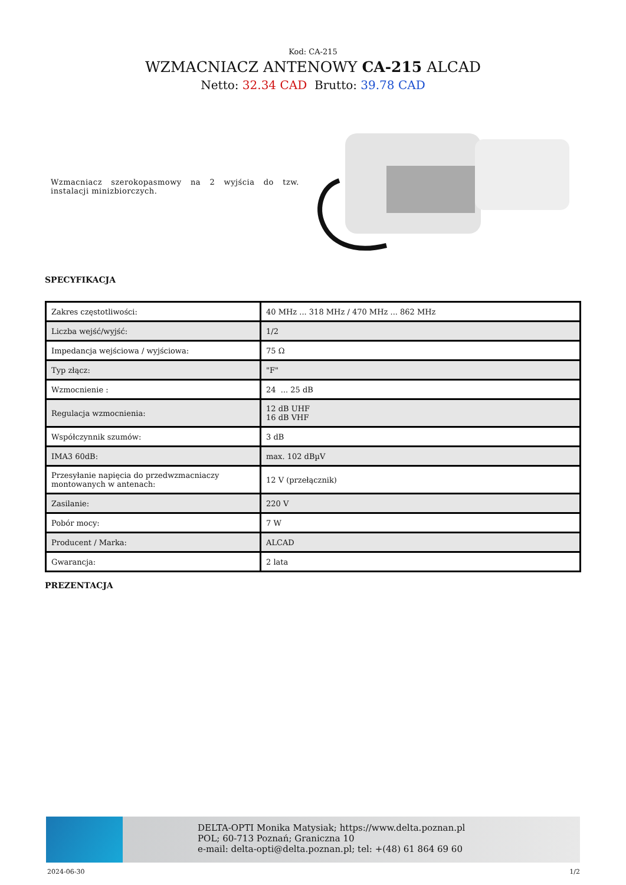Kod: CA-215
WZMACNIACZ ANTENOWY CA-215 ALCAD
Netto: 32.34 CAD Brutto: 39.78 CAD
Wzmacniacz szerokopasmowy na 2 wyjścia do tzw. instalacji minizbiorczych.
SPECYFIKACJA
| Zakres częstotliwości: | 40 MHz ... 318 MHz / 470 MHz ... 862 MHz |
| Liczba wejść/wyjść: | 1/2 |
| Impedancja wejściowa / wyjściowa: | 75 Ω |
| Typ złącz: | "F" |
| Wzmocnienie : | 24 ... 25 dB |
| Regulacja wzmocnienia: | 12 dB UHF 16 dB VHF |
| Współczynnik szumów: | 3 dB |
| IMA3 60dB: | max. 102 dBµV |
| Przesyłanie napięcia do przedwzmacniaczy montowanych w antenach: | 12 V (przełącznik) |
| Zasilanie: | 220 V |
| Pobór mocy: | 7 W |
| Producent / Marka: | ALCAD |
| Gwarancja: | 2 lata |
PREZENTACJA
DELTA-OPTI Monika Matysiak; https://www.delta.poznan.pl
POL; 60-713 Poznań; Graniczna 10
e-mail: delta-opti@delta.poznan.pl; tel: +(48) 61 864 69 60
2024-06-30 1/2